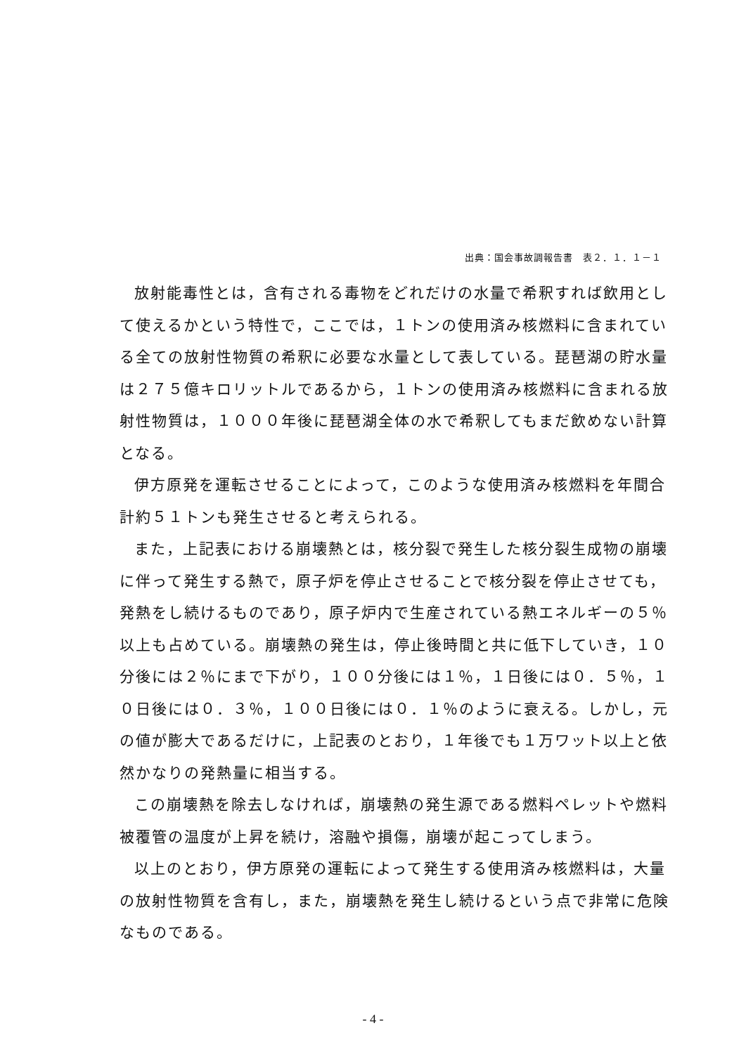出典：国会事故調報告書　表２．１．１－１
放射能毒性とは，含有される毒物をどれだけの水量で希釈すれば飲用として使えるかという特性で，ここでは，１トンの使用済み核燃料に含まれている全ての放射性物質の希釈に必要な水量として表している。琵琶湖の貯水量は２７５億キロリットルであるから，１トンの使用済み核燃料に含まれる放射性物質は，１０００年後に琵琶湖全体の水で希釈してもまだ飲めない計算となる。
伊方原発を運転させることによって，このような使用済み核燃料を年間合計約５１トンも発生させると考えられる。
また，上記表における崩壊熱とは，核分裂で発生した核分裂生成物の崩壊に伴って発生する熱で，原子炉を停止させることで核分裂を停止させても，発熱をし続けるものであり，原子炉内で生産されている熱エネルギーの５％以上も占めている。崩壊熱の発生は，停止後時間と共に低下していき，１０分後には２％にまで下がり，１００分後には１％，１日後には０．５％，１０日後には０．３％，１００日後には０．１％のように衰える。しかし，元の値が膨大であるだけに，上記表のとおり，１年後でも１万ワット以上と依然かなりの発熱量に相当する。
この崩壊熱を除去しなければ，崩壊熱の発生源である燃料ペレットや燃料被覆管の温度が上昇を続け，溶融や損傷，崩壊が起こってしまう。
以上のとおり，伊方原発の運転によって発生する使用済み核燃料は，大量の放射性物質を含有し，また，崩壊熱を発生し続けるという点で非常に危険なものである。
- 4 -